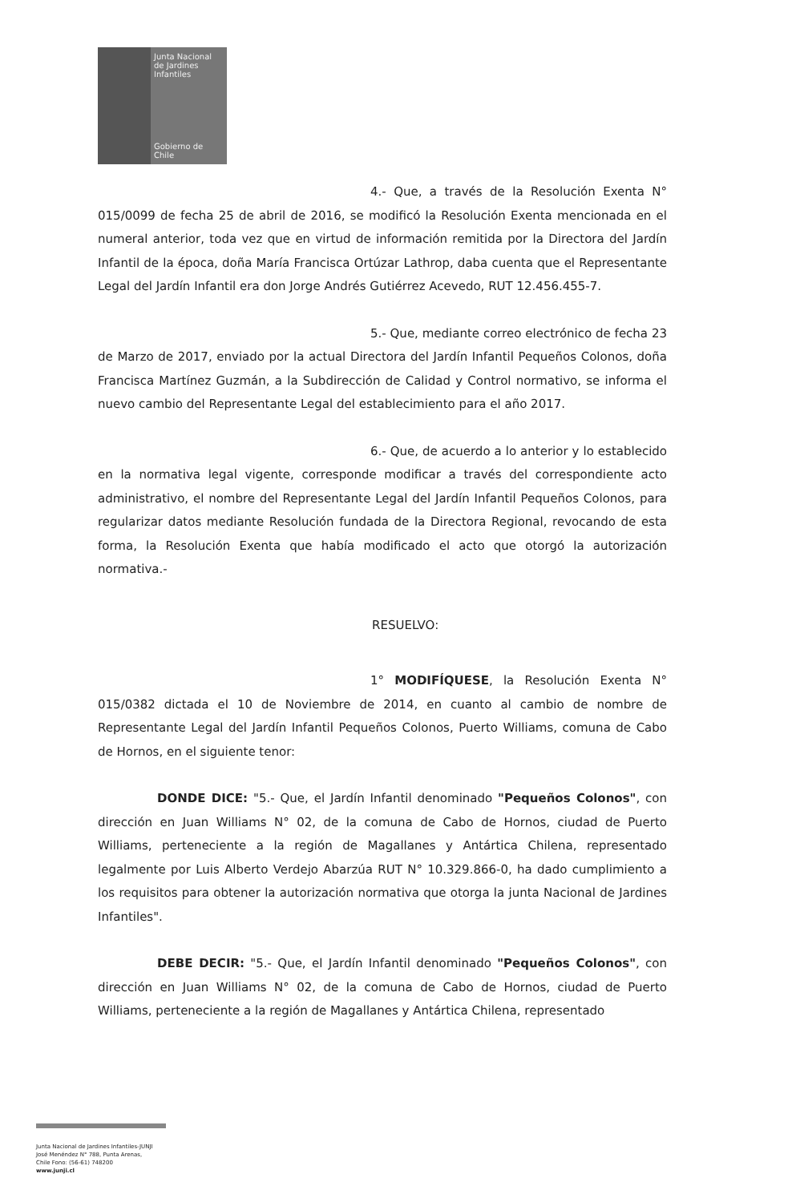Junta Nacional
de Jardines
Infantiles
Gobierno de Chile
4.- Que, a través de la Resolución Exenta N° 015/0099 de fecha 25 de abril de 2016, se modificó la Resolución Exenta mencionada en el numeral anterior, toda vez que en virtud de información remitida por la Directora del Jardín Infantil de la época, doña María Francisca Ortúzar Lathrop, daba cuenta que el Representante Legal del Jardín Infantil era don Jorge Andrés Gutiérrez Acevedo, RUT 12.456.455-7.
5.- Que, mediante correo electrónico de fecha 23 de Marzo de 2017, enviado por la actual Directora del Jardín Infantil Pequeños Colonos, doña Francisca Martínez Guzmán, a la Subdirección de Calidad y Control normativo, se informa el nuevo cambio del Representante Legal del establecimiento para el año 2017.
6.- Que, de acuerdo a lo anterior y lo establecido en la normativa legal vigente, corresponde modificar a través del correspondiente acto administrativo, el nombre del Representante Legal del Jardín Infantil Pequeños Colonos, para regularizar datos mediante Resolución fundada de la Directora Regional, revocando de esta forma, la Resolución Exenta que había modificado el acto que otorgó la autorización normativa.-
RESUELVO:
1° MODIFÍQUESE, la Resolución Exenta N° 015/0382 dictada el 10 de Noviembre de 2014, en cuanto al cambio de nombre de Representante Legal del Jardín Infantil Pequeños Colonos, Puerto Williams, comuna de Cabo de Hornos, en el siguiente tenor:
DONDE DICE: "5.- Que, el Jardín Infantil denominado "Pequeños Colonos", con dirección en Juan Williams N° 02, de la comuna de Cabo de Hornos, ciudad de Puerto Williams, perteneciente a la región de Magallanes y Antártica Chilena, representado legalmente por Luis Alberto Verdejo Abarzúa RUT N° 10.329.866-0, ha dado cumplimiento a los requisitos para obtener la autorización normativa que otorga la junta Nacional de Jardines Infantiles".
DEBE DECIR: "5.- Que, el Jardín Infantil denominado "Pequeños Colonos", con dirección en Juan Williams N° 02, de la comuna de Cabo de Hornos, ciudad de Puerto Williams, perteneciente a la región de Magallanes y Antártica Chilena, representado
Junta Nacional de Jardines Infantiles-JUNJI
José Menéndez N° 788, Punta Arenas,
Chile Fono: (56-61) 748200
www.junji.cl